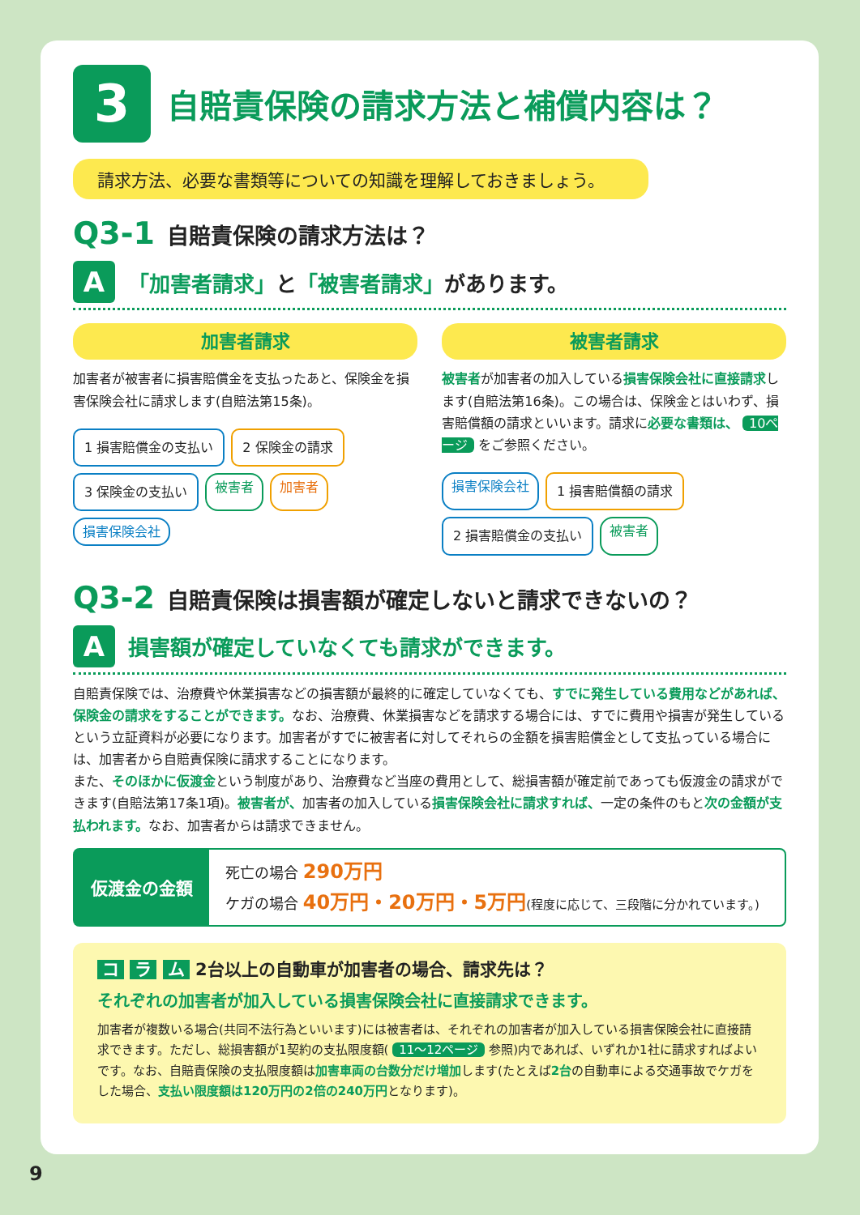3
自賠責保険の請求方法と補償内容は？
請求方法、必要な書類等についての知識を理解しておきましょう。
Q3-1 自賠責保険の請求方法は？
A
「加害者請求」と「被害者請求」があります。
加害者請求
加害者が被害者に損害賠償金を支払ったあと、保険金を損害保険会社に請求します(自賠法第15条)。
1 損害賠償金の支払い
2 保険金の請求
3 保険金の支払い
被害者 加害者 損害保険会社
被害者請求
被害者が加害者の加入している損害保険会社に直接請求します(自賠法第16条)。この場合は、保険金とはいわず、損害賠償額の請求といいます。請求に必要な書類は、 10ページ をご参照ください。
損害保険会社
1 損害賠償額の請求
2 損害賠償金の支払い
被害者
Q3-2 自賠責保険は損害額が確定しないと請求できないの？
A
損害額が確定していなくても請求ができます。
自賠責保険では、治療費や休業損害などの損害額が最終的に確定していなくても、すでに発生している費用などがあれば、保険金の請求をすることができます。なお、治療費、休業損害などを請求する場合には、すでに費用や損害が発生しているという立証資料が必要になります。加害者がすでに被害者に対してそれらの金額を損害賠償金として支払っている場合には、加害者から自賠責保険に請求することになります。
また、そのほかに仮渡金という制度があり、治療費など当座の費用として、総損害額が確定前であっても仮渡金の請求ができます(自賠法第17条1項)。被害者が、加害者の加入している損害保険会社に請求すれば、一定の条件のもと次の金額が支払われます。なお、加害者からは請求できません。
仮渡金の金額
死亡の場合 290万円
ケガの場合 40万円・20万円・5万円(程度に応じて、三段階に分かれています。)
コ ラ ム 2台以上の自動車が加害者の場合、請求先は？
それぞれの加害者が加入している損害保険会社に直接請求できます。
加害者が複数いる場合(共同不法行為といいます)には被害者は、それぞれの加害者が加入している損害保険会社に直接請求できます。ただし、総損害額が1契約の支払限度額( 11～12ページ 参照)内であれば、いずれか1社に請求すればよいです。なお、自賠責保険の支払限度額は加害車両の台数分だけ増加します(たとえば2台の自動車による交通事故でケガをした場合、支払い限度額は120万円の2倍の240万円となります)。
9